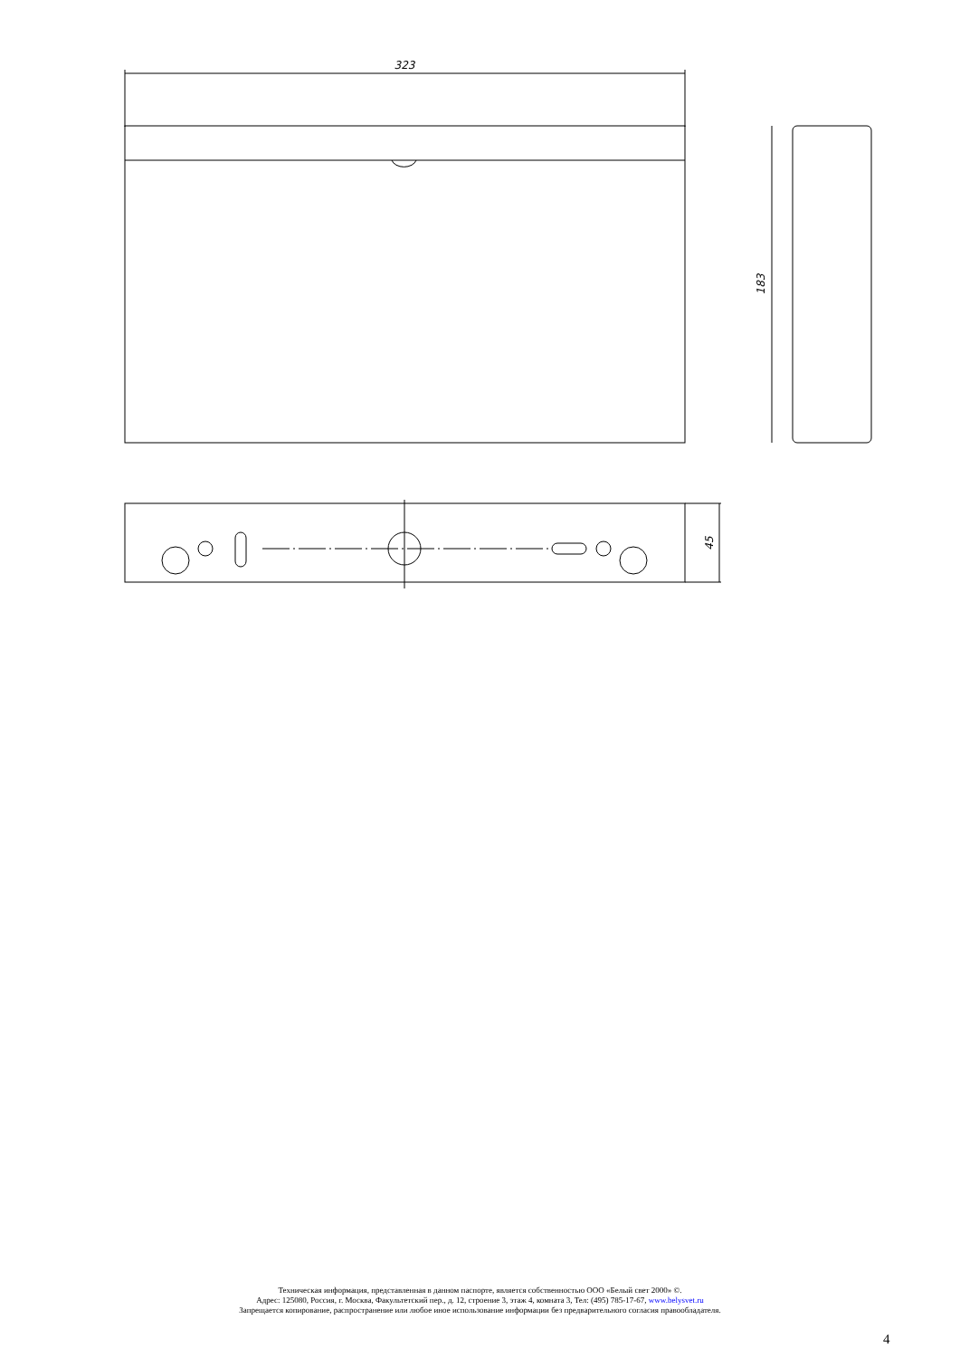323
183
45
Техническая информация, представленная в данном паспорте, является собственностью ООО «Белый свет 2000» ©.
Адрес: 125080, Россия, г. Москва, Факультетский пер., д. 12, строение 3, этаж 4, комната 3, Тел: (495) 785-17-67, www.belysvet.ru
Запрещается копирование, распространение или любое иное использование информации без предварительного согласия правообладателя.
4